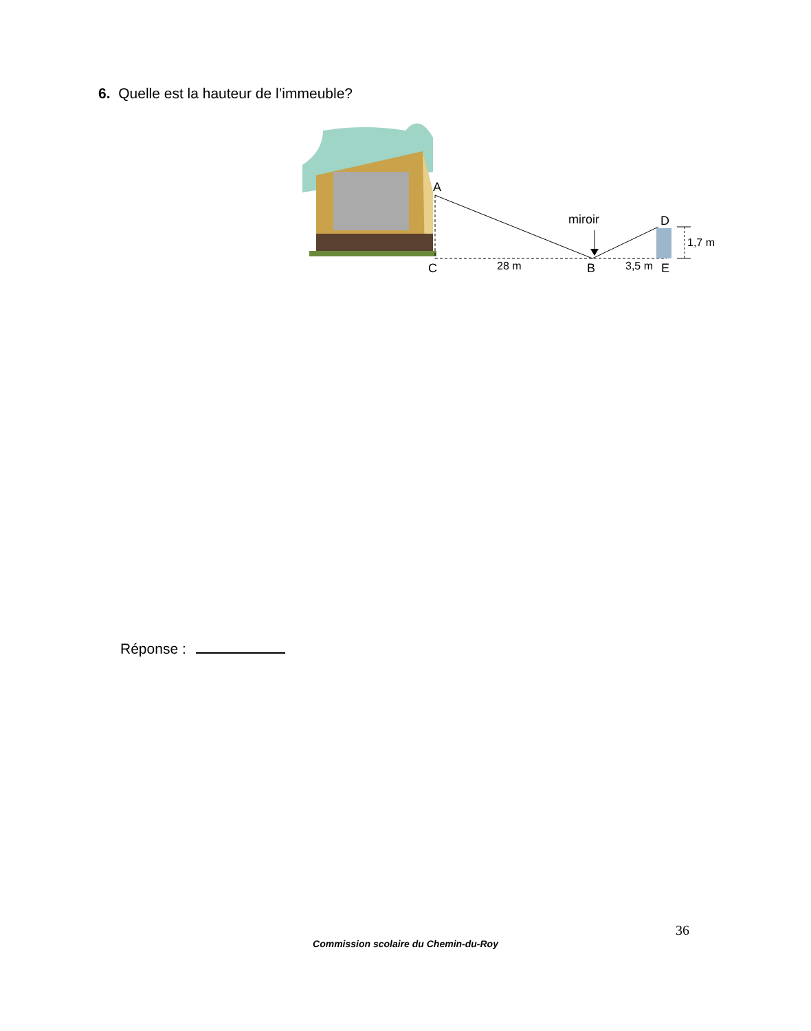6. Quelle est la hauteur de l’immeuble?
A
C
28 m
B
3,5 m
E
D
miroir
1,7 m
Réponse :
36
Commission scolaire du Chemin-du-Roy